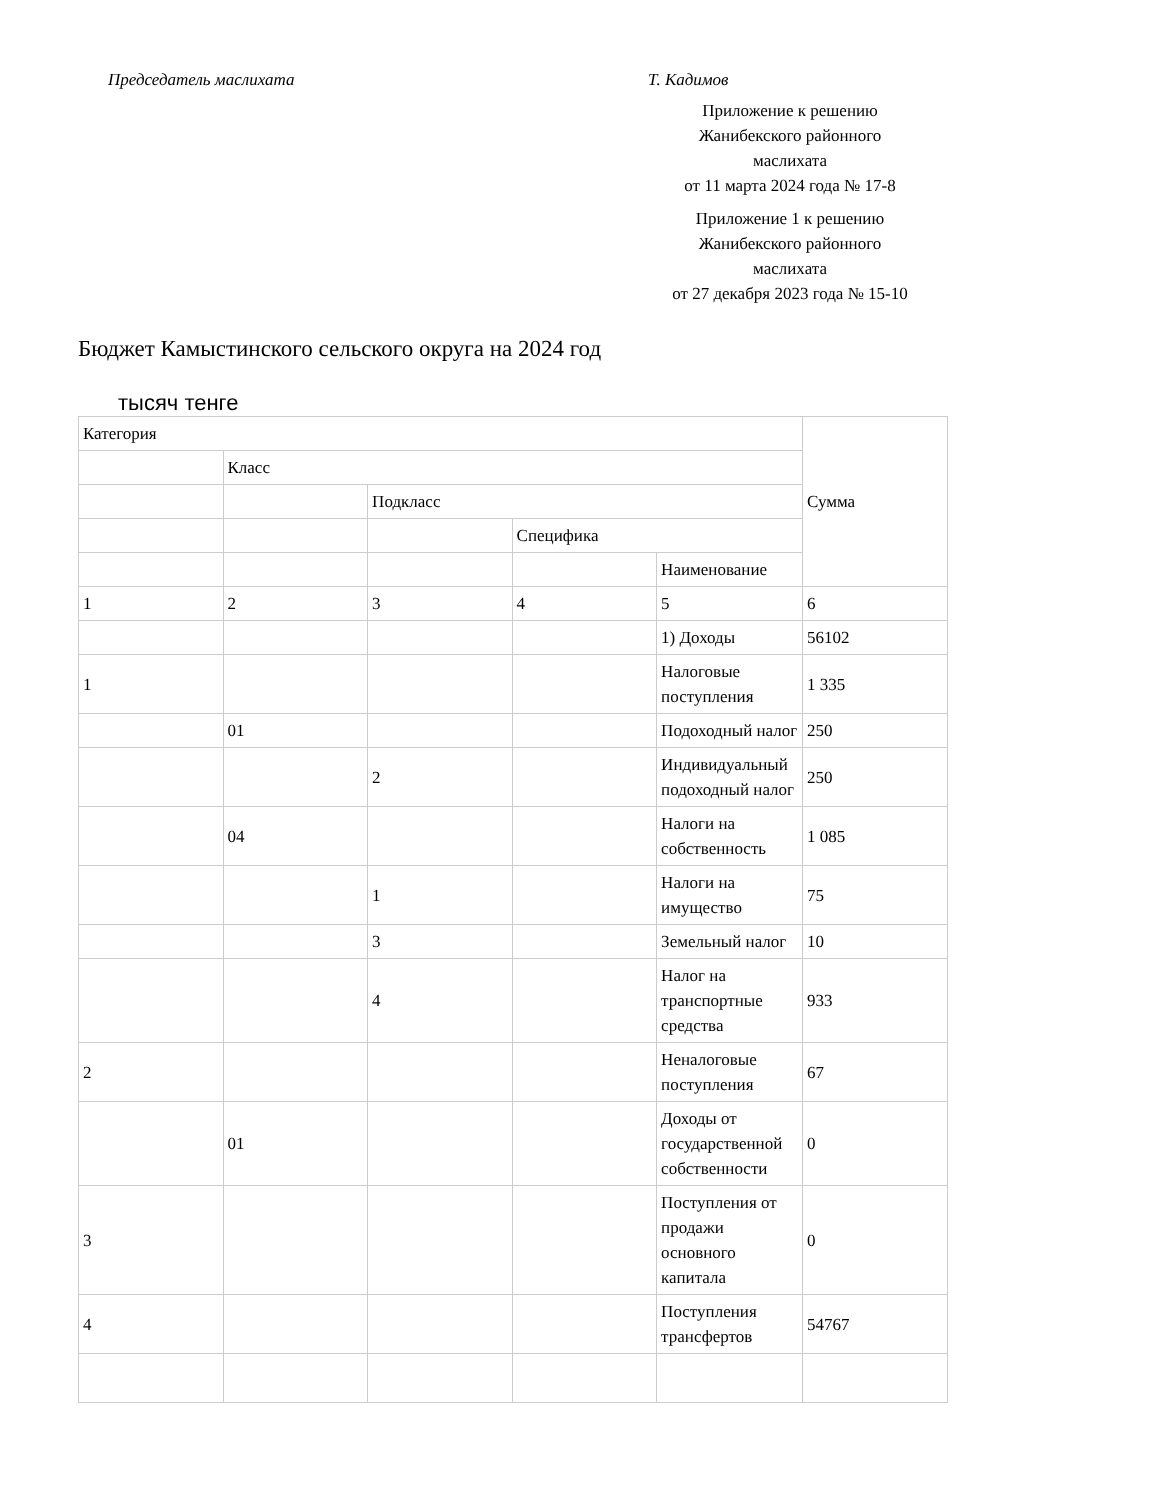Председатель маслихата Т. Кадимов
Приложение к решению
Жанибекского районного
маслихата
от 11 марта 2024 года № 17-8
Приложение 1 к решению
Жанибекского районного
маслихата
от 27 декабря 2023 года № 15-10
Бюджет Камыстинского сельского округа на 2024 год
тысяч тенге
| Категория | | | | | Сумма |
| | Класс | | | | |
| | | Подкласс | | | |
| | | | Специфика | | |
| | | | | Наименование | |
| 1 | 2 | 3 | 4 | 5 | 6 |
| | | | | 1) Доходы | 56102 |
| 1 | | | | Налоговые поступления | 1 335 |
| | 01 | | | Подоходный налог | 250 |
| | | 2 | | Индивидуальный подоходный налог | 250 |
| | 04 | | | Налоги на собственность | 1 085 |
| | | 1 | | Налоги на имущество | 75 |
| | | 3 | | Земельный налог | 10 |
| | | 4 | | Налог на транспортные средства | 933 |
| 2 | | | | Неналоговые поступления | 67 |
| | 01 | | | Доходы от государственной собственности | 0 |
| 3 | | | | Поступления от продажи основного капитала | 0 |
| 4 | | | | Поступления трансфертов | 54767 |